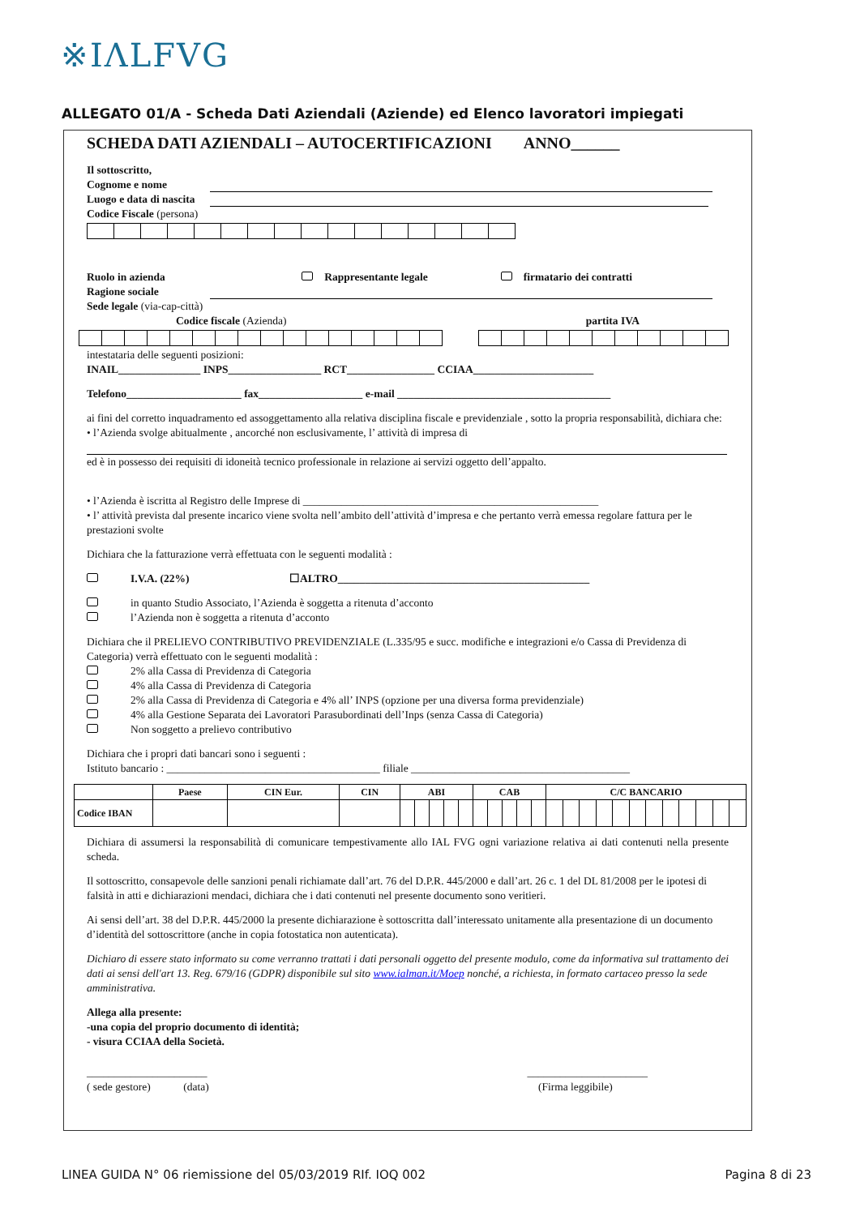※IΛLFVG
ALLEGATO 01/A - Scheda Dati Aziendali (Aziende) ed Elenco lavoratori impiegati
SCHEDA DATI AZIENDALI – AUTOCERTIFICAZIONI ANNO______
Il sottoscritto,
Cognome e nome
Luogo e data di nascita
Codice Fiscale (persona)
Ruolo in azienda Rappresentante legale firmatario dei contratti
Ragione sociale
Sede legale (via-cap-città)
Codice fiscale (Azienda) partita IVA
intestataria delle seguenti posizioni:
INAIL_______________ INPS_________________ RCT________________ CCIAA______________________
Telefono_____________________ fax___________________ e-mail _______________________________________
ai fini del corretto inquadramento ed assoggettamento alla relativa disciplina fiscale e previdenziale , sotto la propria responsabilità, dichiara che:
• l’Azienda svolge abitualmente , ancorché non esclusivamente, l’ attività di impresa di
ed è in possesso dei requisiti di idoneità tecnico professionale in relazione ai servizi oggetto dell’appalto.
• l’Azienda è iscritta al Registro delle Imprese di ______________________________________________________
• l’ attività prevista dal presente incarico viene svolta nell’ambito dell’attività d’impresa e che pertanto verrà emessa regolare fattura per le prestazioni svolte
Dichiara che la fatturazione verrà effettuata con le seguenti modalità :
I.V.A. (22%) ☐ALTRO______________________________________________
in quanto Studio Associato, l’Azienda è soggetta a ritenuta d’acconto
l’Azienda non è soggetta a ritenuta d’acconto
Dichiara che il PRELIEVO CONTRIBUTIVO PREVIDENZIALE (L.335/95 e succ. modifiche e integrazioni e/o Cassa di Previdenza di Categoria) verrà effettuato con le seguenti modalità :
2% alla Cassa di Previdenza di Categoria
4% alla Cassa di Previdenza di Categoria
2% alla Cassa di Previdenza di Categoria e 4% all’ INPS (opzione per una diversa forma previdenziale)
4% alla Gestione Separata dei Lavoratori Parasubordinati dell’Inps (senza Cassa di Categoria)
Non soggetto a prelievo contributivo
Dichiara che i propri dati bancari sono i seguenti :
Istituto bancario : _______________________________________ filiale ________________________________________
| | Paese | CIN Eur. | CIN | ABI | | | | | CAB | | | | | C/C BANCARIO | | | | | | | | | | | |
| --- | --- | --- | --- | --- | --- | --- | --- | --- | --- | --- | --- | --- | --- | --- | --- | --- | --- | --- | --- | --- | --- | --- | --- | --- | --- |
| Codice IBAN | | | | | | | | | | | | | | | | | | | | | | | | | |
Dichiara di assumersi la responsabilità di comunicare tempestivamente allo IAL FVG ogni variazione relativa ai dati contenuti nella presente scheda.
Il sottoscritto, consapevole delle sanzioni penali richiamate dall’art. 76 del D.P.R. 445/2000 e dall’art. 26 c. 1 del DL 81/2008 per le ipotesi di falsità in atti e dichiarazioni mendaci, dichiara che i dati contenuti nel presente documento sono veritieri.
Ai sensi dell’art. 38 del D.P.R. 445/2000 la presente dichiarazione è sottoscritta dall’interessato unitamente alla presentazione di un documento d’identità del sottoscrittore (anche in copia fotostatica non autenticata).
Dichiaro di essere stato informato su come verranno trattati i dati personali oggetto del presente modulo, come da informativa sul trattamento dei dati ai sensi dell'art 13. Reg. 679/16 (GDPR) disponibile sul sito www.ialman.it/Moep nonché, a richiesta, in formato cartaceo presso la sede amministrativa.
Allega alla presente:
-una copia del proprio documento di identità;
- visura CCIAA della Società.
______________________
( sede gestore) (data) ______________________
(Firma leggibile)
LINEA GUIDA N° 06 riemissione del 05/03/2019 RIf. IOQ 002 Pagina 8 di 23